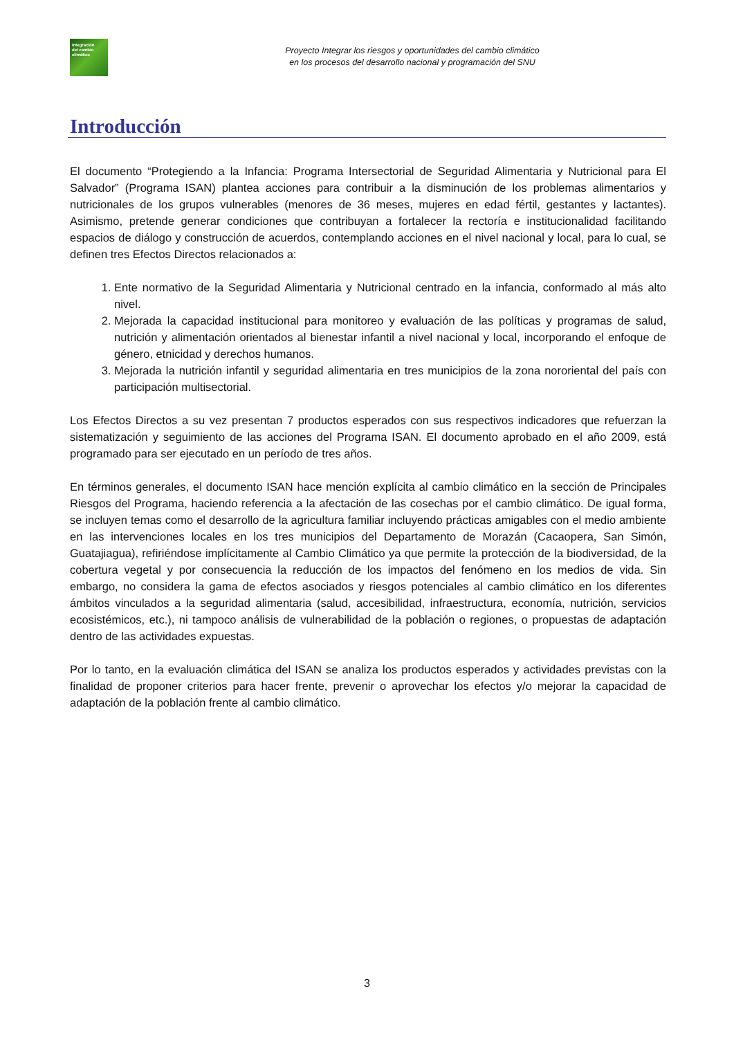Integración
del cambio
climático
Proyecto Integrar los riesgos y oportunidades del cambio climático
en los procesos del desarrollo nacional y programación del SNU
Introducción
El documento “Protegiendo a la Infancia: Programa Intersectorial de Seguridad Alimentaria y Nutricional para El Salvador” (Programa ISAN) plantea acciones para contribuir a la disminución de los problemas alimentarios y nutricionales de los grupos vulnerables (menores de 36 meses, mujeres en edad fértil, gestantes y lactantes). Asimismo, pretende generar condiciones que contribuyan a fortalecer la rectoría e institucionalidad facilitando espacios de diálogo y construcción de acuerdos, contemplando acciones en el nivel nacional y local, para lo cual, se definen tres Efectos Directos relacionados a:
1. Ente normativo de la Seguridad Alimentaria y Nutricional centrado en la infancia, conformado al más alto nivel.
2. Mejorada la capacidad institucional para monitoreo y evaluación de las políticas y programas de salud, nutrición y alimentación orientados al bienestar infantil a nivel nacional y local, incorporando el enfoque de género, etnicidad y derechos humanos.
3. Mejorada la nutrición infantil y seguridad alimentaria en tres municipios de la zona nororiental del país con participación multisectorial.
Los Efectos Directos a su vez presentan 7 productos esperados con sus respectivos indicadores que refuerzan la sistematización y seguimiento de las acciones del Programa ISAN. El documento aprobado en el año 2009, está programado para ser ejecutado en un período de tres años.
En términos generales, el documento ISAN hace mención explícita al cambio climático en la sección de Principales Riesgos del Programa, haciendo referencia a la afectación de las cosechas por el cambio climático. De igual forma, se incluyen temas como el desarrollo de la agricultura familiar incluyendo prácticas amigables con el medio ambiente en las intervenciones locales en los tres municipios del Departamento de Morazán (Cacaopera, San Simón, Guatajiagua), refiriéndose implícitamente al Cambio Climático ya que permite la protección de la biodiversidad, de la cobertura vegetal y por consecuencia la reducción de los impactos del fenómeno en los medios de vida. Sin embargo, no considera la gama de efectos asociados y riesgos potenciales al cambio climático en los diferentes ámbitos vinculados a la seguridad alimentaria (salud, accesibilidad, infraestructura, economía, nutrición, servicios ecosistémicos, etc.), ni tampoco análisis de vulnerabilidad de la población o regiones, o propuestas de adaptación dentro de las actividades expuestas.
Por lo tanto, en la evaluación climática del ISAN se analiza los productos esperados y actividades previstas con la finalidad de proponer criterios para hacer frente, prevenir o aprovechar los efectos y/o mejorar la capacidad de adaptación de la población frente al cambio climático.
3